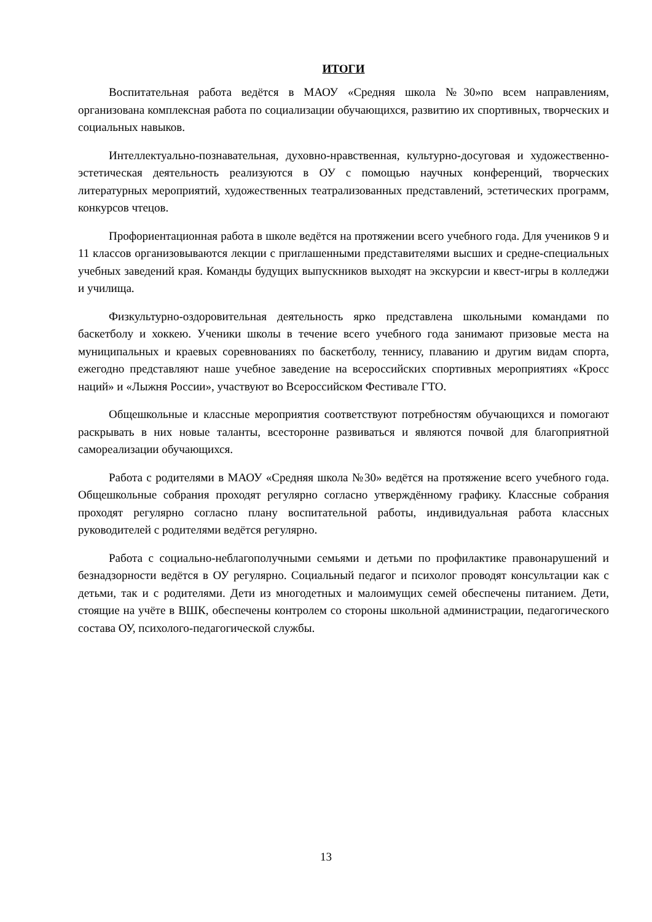ИТОГИ
Воспитательная работа ведётся в МАОУ «Средняя школа №30»по всем направлениям, организована комплексная работа по социализации обучающихся, развитию их спортивных, творческих и социальных навыков.
Интеллектуально-познавательная, духовно-нравственная, культурно-досуговая и художественно-эстетическая деятельность реализуются в ОУ с помощью научных конференций, творческих литературных мероприятий, художественных театрализованных представлений, эстетических программ, конкурсов чтецов.
Профориентационная работа в школе ведётся на протяжении всего учебного года. Для учеников 9 и 11 классов организовываются лекции с приглашенными представителями высших и средне-специальных учебных заведений края. Команды будущих выпускников выходят на экскурсии и квест-игры в колледжи и училища.
Физкультурно-оздоровительная деятельность ярко представлена школьными командами по баскетболу и хоккею. Ученики школы в течение всего учебного года занимают призовые места на муниципальных и краевых соревнованиях по баскетболу, теннису, плаванию и другим видам спорта, ежегодно представляют наше учебное заведение на всероссийских спортивных мероприятиях «Кросс наций» и «Лыжня России», участвуют во Всероссийском Фестивале ГТО.
Общешкольные и классные мероприятия соответствуют потребностям обучающихся и помогают раскрывать в них новые таланты, всесторонне развиваться и являются почвой для благоприятной самореализации обучающихся.
Работа с родителями в МАОУ «Средняя школа №30» ведётся на протяжение всего учебного года. Общешкольные собрания проходят регулярно согласно утверждённому графику. Классные собрания проходят регулярно согласно плану воспитательной работы, индивидуальная работа классных руководителей с родителями ведётся регулярно.
Работа с социально-неблагополучными семьями и детьми по профилактике правонарушений и безнадзорности ведётся в ОУ регулярно. Социальный педагог и психолог проводят консультации как с детьми, так и с родителями. Дети из многодетных и малоимущих семей обеспечены питанием. Дети, стоящие на учёте в ВШК, обеспечены контролем со стороны школьной администрации, педагогического состава ОУ, психолого-педагогической службы.
13